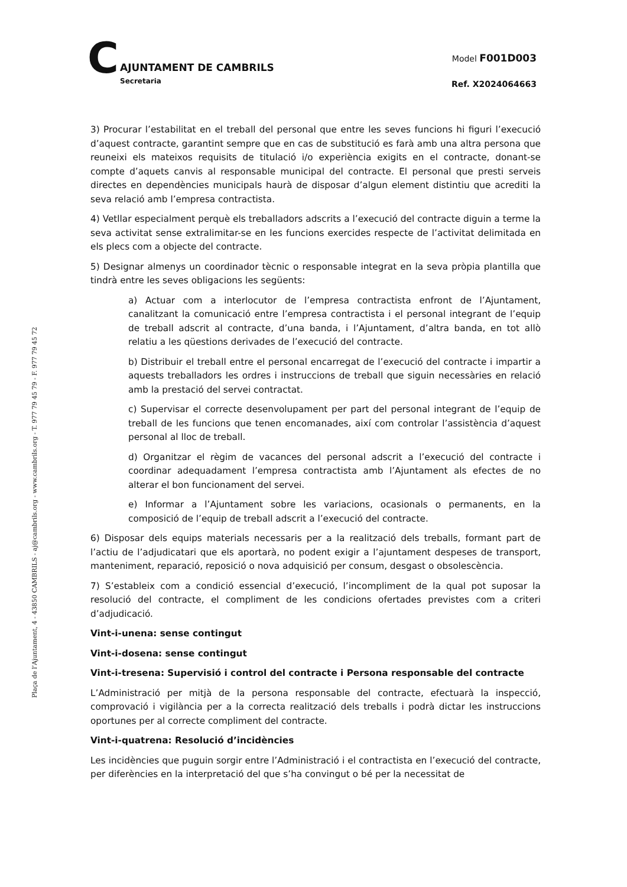C
AJUNTAMENT DE CAMBRILS
Secretaria
Model F001D003
Ref. X2024064663
Plaça de l’Ajuntament, 4 - 43850 CAMBRILS - aj@cambrils.org - www.cambrils.org - T. 977 79 45 79 - F. 977 79 45 72
3) Procurar l’estabilitat en el treball del personal que entre les seves funcions hi figuri l’execució d’aquest contracte, garantint sempre que en cas de substitució es farà amb una altra persona que reuneixi els mateixos requisits de titulació i/o experiència exigits en el contracte, donant-se compte d’aquets canvis al responsable municipal del contracte. El personal que presti serveis directes en dependències municipals haurà de disposar d’algun element distintiu que acrediti la seva relació amb l’empresa contractista.
4) Vetllar especialment perquè els treballadors adscrits a l’execució del contracte diguin a terme la seva activitat sense extralimitar-se en les funcions exercides respecte de l’activitat delimitada en els plecs com a objecte del contracte.
5) Designar almenys un coordinador tècnic o responsable integrat en la seva pròpia plantilla que tindrà entre les seves obligacions les següents:
a) Actuar com a interlocutor de l’empresa contractista enfront de l’Ajuntament, canalitzant la comunicació entre l’empresa contractista i el personal integrant de l’equip de treball adscrit al contracte, d’una banda, i l’Ajuntament, d’altra banda, en tot allò relatiu a les qüestions derivades de l’execució del contracte.
b) Distribuir el treball entre el personal encarregat de l’execució del contracte i impartir a aquests treballadors les ordres i instruccions de treball que siguin necessàries en relació amb la prestació del servei contractat.
c) Supervisar el correcte desenvolupament per part del personal integrant de l’equip de treball de les funcions que tenen encomanades, així com controlar l’assistència d’aquest personal al lloc de treball.
d) Organitzar el règim de vacances del personal adscrit a l’execució del contracte i coordinar adequadament l’empresa contractista amb l’Ajuntament als efectes de no alterar el bon funcionament del servei.
e) Informar a l’Ajuntament sobre les variacions, ocasionals o permanents, en la composició de l’equip de treball adscrit a l’execució del contracte.
6) Disposar dels equips materials necessaris per a la realització dels treballs, formant part de l’actiu de l’adjudicatari que els aportarà, no podent exigir a l’ajuntament despeses de transport, manteniment, reparació, reposició o nova adquisició per consum, desgast o obsolescència.
7) S’estableix com a condició essencial d’execució, l’incompliment de la qual pot suposar la resolució del contracte, el compliment de les condicions ofertades previstes com a criteri d’adjudicació.
Vint-i-unena: sense contingut
Vint-i-dosena: sense contingut
Vint-i-tresena: Supervisió i control del contracte i Persona responsable del contracte
L’Administració per mitjà de la persona responsable del contracte, efectuarà la inspecció, comprovació i vigilància per a la correcta realització dels treballs i podrà dictar les instruccions oportunes per al correcte compliment del contracte.
Vint-i-quatrena: Resolució d’incidències
Les incidències que puguin sorgir entre l’Administració i el contractista en l’execució del contracte, per diferències en la interpretació del que s’ha convingut o bé per la necessitat de